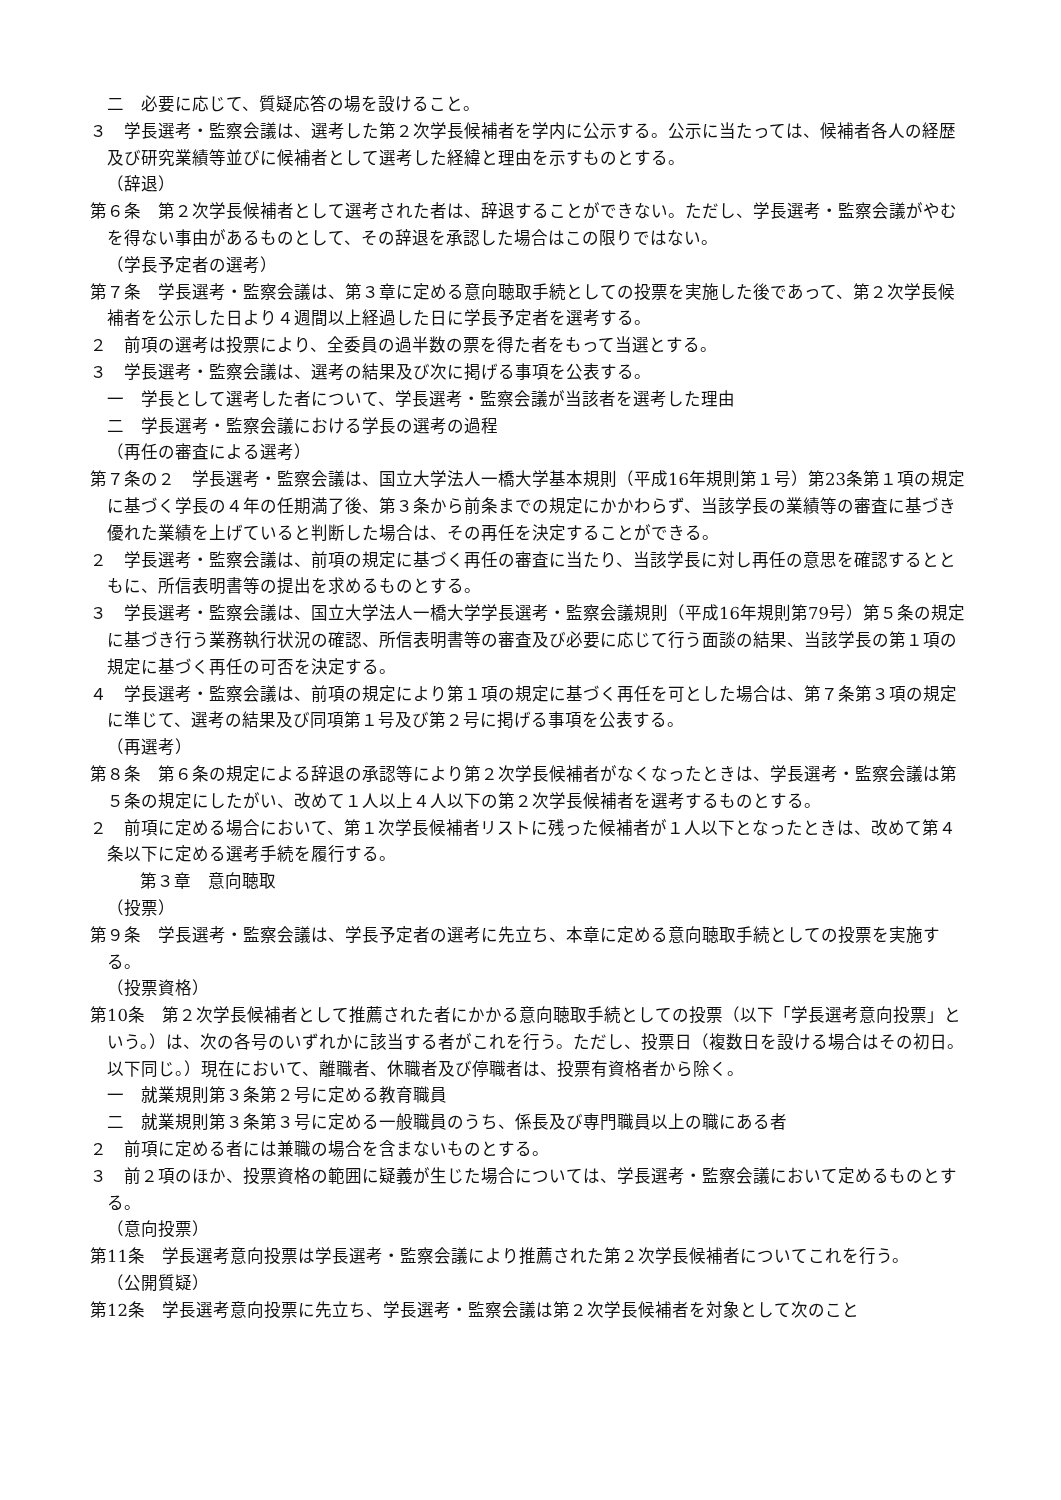二　必要に応じて、質疑応答の場を設けること。
３　学長選考・監察会議は、選考した第２次学長候補者を学内に公示する。公示に当たっては、候補者各人の経歴及び研究業績等並びに候補者として選考した経緯と理由を示すものとする。
（辞退）
第６条　第２次学長候補者として選考された者は、辞退することができない。ただし、学長選考・監察会議がやむを得ない事由があるものとして、その辞退を承認した場合はこの限りではない。
（学長予定者の選考）
第７条　学長選考・監察会議は、第３章に定める意向聴取手続としての投票を実施した後であって、第２次学長候補者を公示した日より４週間以上経過した日に学長予定者を選考する。
２　前項の選考は投票により、全委員の過半数の票を得た者をもって当選とする。
３　学長選考・監察会議は、選考の結果及び次に掲げる事項を公表する。
一　学長として選考した者について、学長選考・監察会議が当該者を選考した理由
二　学長選考・監察会議における学長の選考の過程
（再任の審査による選考）
第７条の２　学長選考・監察会議は、国立大学法人一橋大学基本規則（平成16年規則第１号）第23条第１項の規定に基づく学長の４年の任期満了後、第３条から前条までの規定にかかわらず、当該学長の業績等の審査に基づき優れた業績を上げていると判断した場合は、その再任を決定することができる。
２　学長選考・監察会議は、前項の規定に基づく再任の審査に当たり、当該学長に対し再任の意思を確認するとともに、所信表明書等の提出を求めるものとする。
３　学長選考・監察会議は、国立大学法人一橋大学学長選考・監察会議規則（平成16年規則第79号）第５条の規定に基づき行う業務執行状況の確認、所信表明書等の審査及び必要に応じて行う面談の結果、当該学長の第１項の規定に基づく再任の可否を決定する。
４　学長選考・監察会議は、前項の規定により第１項の規定に基づく再任を可とした場合は、第７条第３項の規定に準じて、選考の結果及び同項第１号及び第２号に掲げる事項を公表する。
（再選考）
第８条　第６条の規定による辞退の承認等により第２次学長候補者がなくなったときは、学長選考・監察会議は第５条の規定にしたがい、改めて１人以上４人以下の第２次学長候補者を選考するものとする。
２　前項に定める場合において、第１次学長候補者リストに残った候補者が１人以下となったときは、改めて第４条以下に定める選考手続を履行する。
第３章　意向聴取
（投票）
第９条　学長選考・監察会議は、学長予定者の選考に先立ち、本章に定める意向聴取手続としての投票を実施する。
（投票資格）
第10条　第２次学長候補者として推薦された者にかかる意向聴取手続としての投票（以下「学長選考意向投票」という。）は、次の各号のいずれかに該当する者がこれを行う。ただし、投票日（複数日を設ける場合はその初日。以下同じ。）現在において、離職者、休職者及び停職者は、投票有資格者から除く。
一　就業規則第３条第２号に定める教育職員
二　就業規則第３条第３号に定める一般職員のうち、係長及び専門職員以上の職にある者
２　前項に定める者には兼職の場合を含まないものとする。
３　前２項のほか、投票資格の範囲に疑義が生じた場合については、学長選考・監察会議において定めるものとする。
（意向投票）
第11条　学長選考意向投票は学長選考・監察会議により推薦された第２次学長候補者についてこれを行う。
（公開質疑）
第12条　学長選考意向投票に先立ち、学長選考・監察会議は第２次学長候補者を対象として次のこと